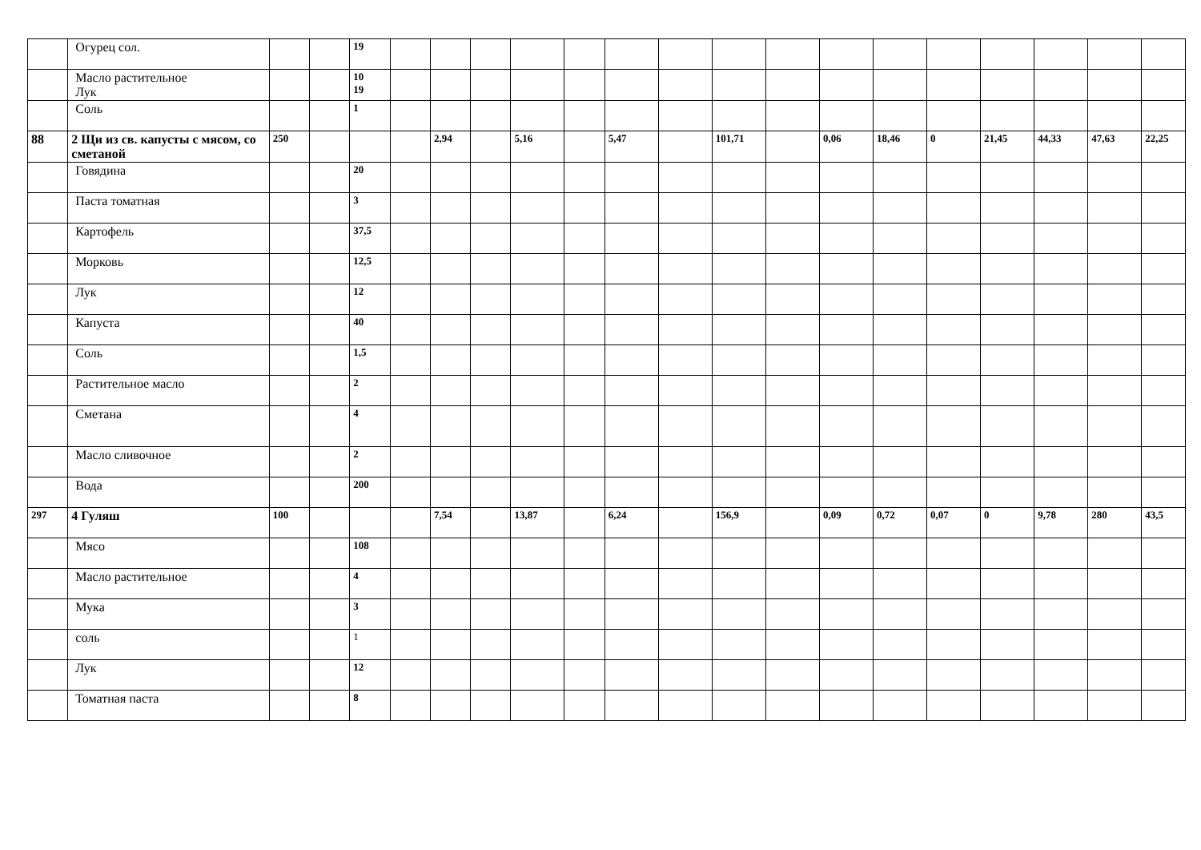| | Огурец сол. | | | 19 | | | | | | | | | | | | | | | | |
| | Масло растительное Лук | | | 10 19 | | | | | | | | | | | | | | | | |
| | Соль | | | 1 | | | | | | | | | | | | | | | | |
| 88 | 2 Щи из св. капусты с мясом, со сметаной | 250 | | | | 2,94 | | 5,16 | | 5,47 | | 101,71 | | 0,06 | 18,46 | 0 | 21,45 | 44,33 | 47,63 | 22,25 |
| | Говядина | | | 20 | | | | | | | | | | | | | | | | |
| | Паста томатная | | | 3 | | | | | | | | | | | | | | | | |
| | Картофель | | | 37,5 | | | | | | | | | | | | | | | | |
| | Морковь | | | 12,5 | | | | | | | | | | | | | | | | |
| | Лук | | | 12 | | | | | | | | | | | | | | | | |
| | Капуста | | | 40 | | | | | | | | | | | | | | | | |
| | Соль | | | 1,5 | | | | | | | | | | | | | | | | |
| | Растительное масло | | | 2 | | | | | | | | | | | | | | | | |
| | Сметана | | | 4 | | | | | | | | | | | | | | | | |
| | Масло сливочное | | | 2 | | | | | | | | | | | | | | | | |
| | Вода | | | 200 | | | | | | | | | | | | | | | | |
| 297 | 4 Гуляш | 100 | | | | 7,54 | | 13,87 | | 6,24 | | 156,9 | | 0,09 | 0,72 | 0,07 | 0 | 9,78 | 280 | 43,5 |
| | Мясо | | | 108 | | | | | | | | | | | | | | | | |
| | Масло растительное | | | 4 | | | | | | | | | | | | | | | | |
| | Мука | | | 3 | | | | | | | | | | | | | | | | |
| | соль | | | 1 | | | | | | | | | | | | | | | | |
| | Лук | | | 12 | | | | | | | | | | | | | | | | |
| | Томатная паста | | | 8 | | | | | | | | | | | | | | | | |